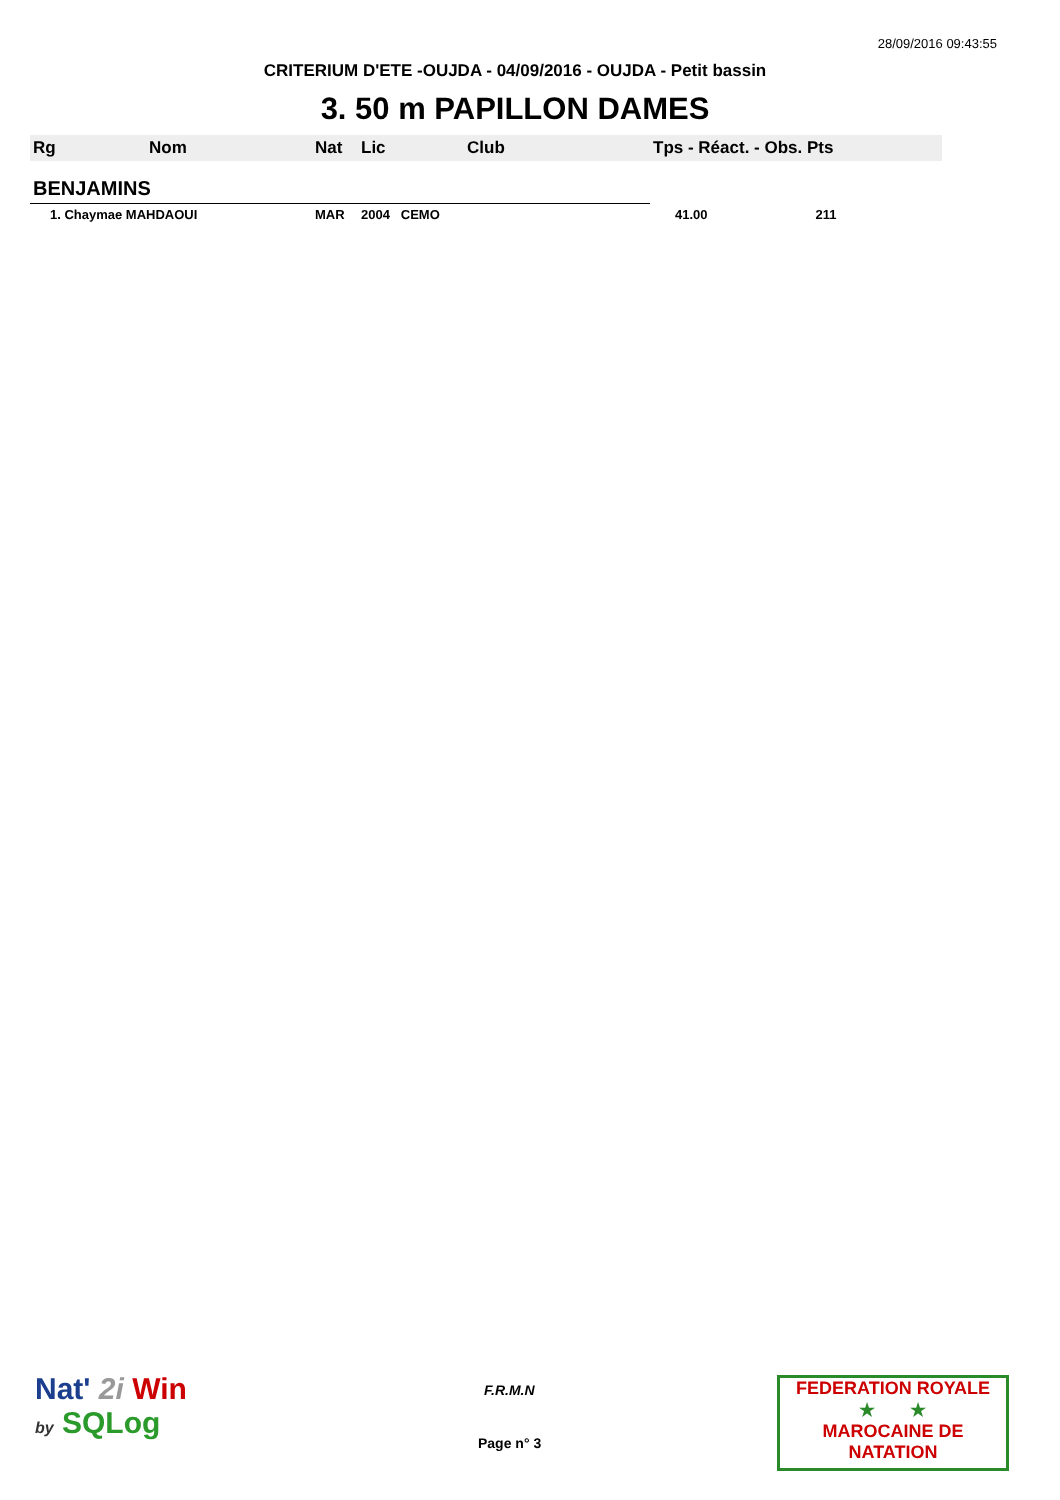28/09/2016 09:43:55
CRITERIUM D'ETE -OUJDA - 04/09/2016 - OUJDA - Petit bassin
3. 50 m PAPILLON DAMES
| Rg | Nom | Nat | Lic | Club | Tps - Réact. - Obs. Pts |
| --- | --- | --- | --- | --- | --- |
| BENJAMINS | | | | | |
| 1. Chaymae MAHDAOUI | | MAR | 2004 CEMO | | 41.00 211 |
Nat' 2i Win
by SQLog
F.R.M.N
Page n° 3
FEDERATION ROYALE
★ ★
MAROCAINE DE NATATION